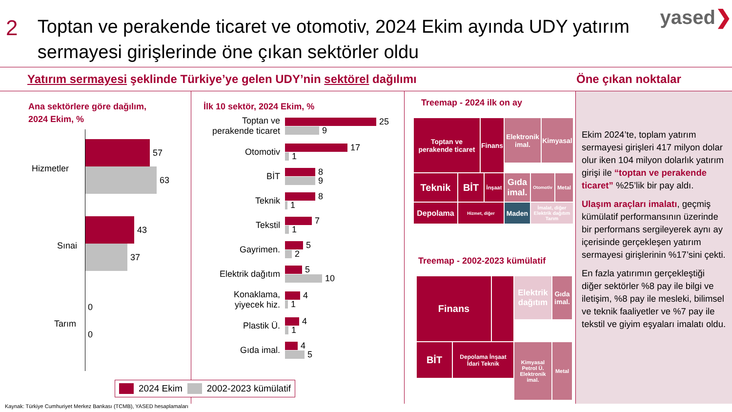2
Toptan ve perakende ticaret ve otomotiv, 2024 Ekim ayında UDY yatırım sermayesi girişlerinde öne çıkan sektörler oldu
yased❯
Yatırım sermayesi şeklinde Türkiye’ye gelen UDY’nin sektörel dağılımı Öne çıkan noktalar
Ana sektörlere göre dağılım,
2024 Ekim, %
Hizmetler
57
63
Sınai
43
37
Tarım
0
0
İlk 10 sektör, 2024 Ekim, %
Toptan ve perakende ticaret
25
9
Otomotiv
17
1
BİT
8
9
Teknik
8
1
Tekstil
7
1
Gayrimen.
5
2
Elektrik dağıtım
5
10
Konaklama, yiyecek hiz.
4
1
Plastik Ü.
4
1
Gıda imal.
4
5
Treemap - 2024 ilk on ay
Toptan ve perakende ticaret
Finans
Elektronik imal.
Kimyasal
Teknik
BİT
İnşaat
Gıda imal.
Otomotiv
Metal
Depolama
Hizmet, diğer
Maden
İmalat, diğer Elektrik dağıtım Tarım
Treemap - 2002-2023 kümülatif
Finans
Elektrik dağıtım
Gıda imal.
BİT
Depolama İnşaat İdari Teknik
Kimyasal Petrol Ü. Elektronik imal.
Metal
Ekim 2024’te, toplam yatırım sermayesi girişleri 417 milyon dolar olur iken 104 milyon dolarlık yatırım girişi ile “toptan ve perakende ticaret” %25’lik bir pay aldı.
Ulaşım araçları imalatı, geçmiş kümülatif performansının üzerinde bir performans sergileyerek aynı ay içerisinde gerçekleşen yatırım sermayesi girişlerinin %17’sini çekti.
En fazla yatırımın gerçekleştiği diğer sektörler %8 pay ile bilgi ve iletişim, %8 pay ile mesleki, bilimsel ve teknik faaliyetler ve %7 pay ile tekstil ve giyim eşyaları imalatı oldu.
2024 Ekim 2002-2023 kümülatif
Kaynak: Türkiye Cumhuriyet Merkez Bankası (TCMB), YASED hesaplamaları